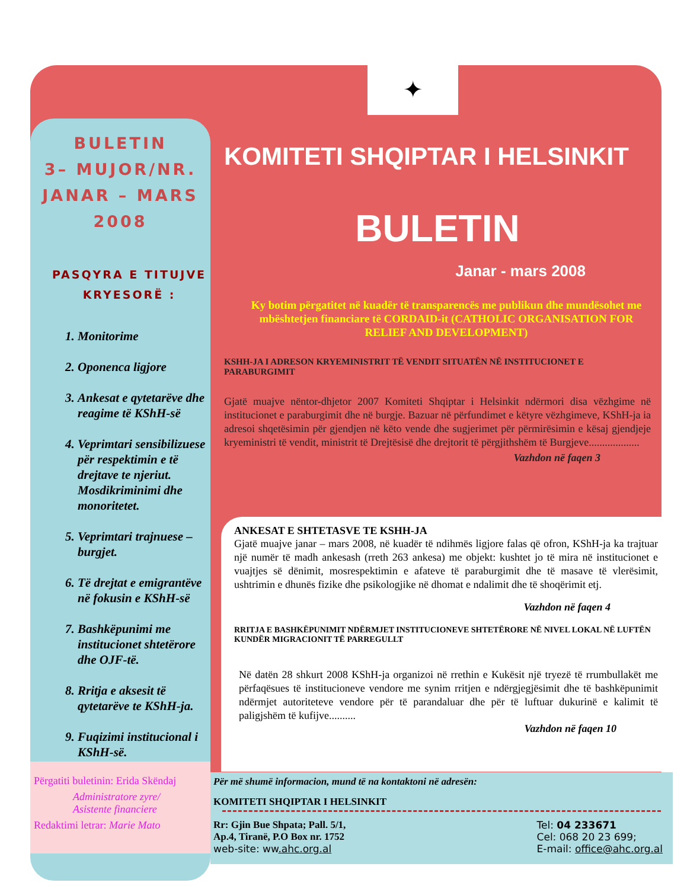✦
BULETIN
3– MUJOR/NR.
JANAR – MARS
2008
PASQYRA E TITUJVE
KRYESORË :
1. Monitorime
2. Oponenca ligjore
3. Ankesat e qytetarëve dhe reagime të KShH-së
4. Veprimtari sensibilizuese për respektimin e të drejtave te njeriut. Mosdikriminimi dhe monoritetet.
5. Veprimtari trajnuese – burgjet.
6. Të drejtat e emigrantëve në fokusin e KShH-së
7. Bashkëpunimi me institucionet shtetërore dhe OJF-të.
8. Rritja e aksesit të qytetarëve te KShH-ja.
9. Fuqizimi institucional i KShH-së.
Përgatiti buletinin: Erida Skëndaj
Administratore zyre/
Asistente financiere
Redaktimi letrar: Marie Mato
KOMITETI SHQIPTAR I HELSINKIT
BULETIN
Janar - mars 2008
Ky botim përgatitet në kuadër të transparencës me publikun dhe mundësohet me mbështetjen financiare të CORDAID-it (CATHOLIC ORGANISATION FOR RELIEF AND DEVELOPMENT)
KSHH-JA I ADRESON KRYEMINISTRIT TË VENDIT SITUATËN NË INSTITUCIONET E PARABURGIMIT
Gjatë muajve nëntor-dhjetor 2007 Komiteti Shqiptar i Helsinkit ndërmori disa vëzhgime në institucionet e paraburgimit dhe në burgje. Bazuar në përfundimet e këtyre vëzhgimeve, KShH-ja ia adresoi shqetësimin për gjendjen në këto vende dhe sugjerimet për përmirësimin e kësaj gjendjeje kryeministri të vendit, ministrit të Drejtësisë dhe drejtorit të përgjithshëm të Burgjeve...................
Vazhdon në faqen 3
ANKESAT E SHTETASVE TE KSHH-JA
Gjatë muajve janar – mars 2008, në kuadër të ndihmës ligjore falas që ofron, KShH-ja ka trajtuar një numër të madh ankesash (rreth 263 ankesa) me objekt: kushtet jo të mira në institucionet e vuajtjes së dënimit, mosrespektimin e afateve të paraburgimit dhe të masave të vlerësimit, ushtrimin e dhunës fizike dhe psikologjike në dhomat e ndalimit dhe të shoqërimit etj.
Vazhdon në faqen 4
RRITJA E BASHKËPUNIMIT NDËRMJET INSTITUCIONEVE SHTETËRORE NË NIVEL LOKAL NË LUFTËN KUNDËR MIGRACIONIT TË PARREGULLT
Në datën 28 shkurt 2008 KShH-ja organizoi në rrethin e Kukësit një tryezë të rrumbullakët me përfaqësues të institucioneve vendore me synim rritjen e ndërgjegjësimit dhe të bashkëpunimit ndërmjet autoriteteve vendore për të parandaluar dhe për të luftuar dukurinë e kalimit të paligjshëm të kufijve..........
Vazhdon në faqen 10
Për më shumë informacion, mund të na kontaktoni në adresën:
KOMITETI SHQIPTAR I HELSINKIT
Rr: Gjin Bue Shpata; Pall. 5/1,
Ap.4, Tiranë, P.O Box nr. 1752
web-site: ww.ahc.org.al
Tel: 04 233671
Cel: 068 20 23 699;
E-mail: office@ahc.org.al